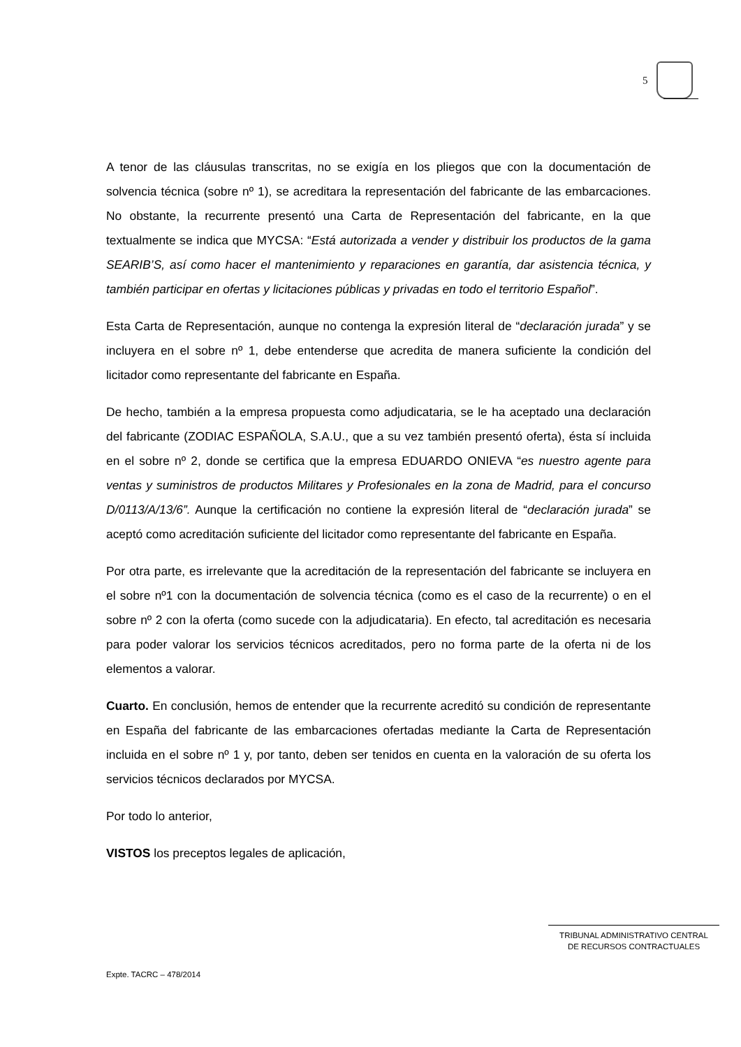5
A tenor de las cláusulas transcritas, no se exigía en los pliegos que con la documentación de solvencia técnica (sobre nº 1), se acreditara la representación del fabricante de las embarcaciones. No obstante, la recurrente presentó una Carta de Representación del fabricante, en la que textualmente se indica que MYCSA: “Está autorizada a vender y distribuir los productos de la gama SEARIB’S, así como hacer el mantenimiento y reparaciones en garantía, dar asistencia técnica, y también participar en ofertas y licitaciones públicas y privadas en todo el territorio Español”.
Esta Carta de Representación, aunque no contenga la expresión literal de “declaración jurada” y se incluyera en el sobre nº 1, debe entenderse que acredita de manera suficiente la condición del licitador como representante del fabricante en España.
De hecho, también a la empresa propuesta como adjudicataria, se le ha aceptado una declaración del fabricante (ZODIAC ESPAÑOLA, S.A.U., que a su vez también presentó oferta), ésta sí incluida en el sobre nº 2, donde se certifica que la empresa EDUARDO ONIEVA “es nuestro agente para ventas y suministros de productos Militares y Profesionales en la zona de Madrid, para el concurso D/0113/A/13/6”. Aunque la certificación no contiene la expresión literal de “declaración jurada” se aceptó como acreditación suficiente del licitador como representante del fabricante en España.
Por otra parte, es irrelevante que la acreditación de la representación del fabricante se incluyera en el sobre nº1 con la documentación de solvencia técnica (como es el caso de la recurrente) o en el sobre nº 2 con la oferta (como sucede con la adjudicataria). En efecto, tal acreditación es necesaria para poder valorar los servicios técnicos acreditados, pero no forma parte de la oferta ni de los elementos a valorar.
Cuarto. En conclusión, hemos de entender que la recurrente acreditó su condición de representante en España del fabricante de las embarcaciones ofertadas mediante la Carta de Representación incluida en el sobre nº 1 y, por tanto, deben ser tenidos en cuenta en la valoración de su oferta los servicios técnicos declarados por MYCSA.
Por todo lo anterior,
VISTOS los preceptos legales de aplicación,
TRIBUNAL ADMINISTRATIVO CENTRAL
DE RECURSOS CONTRACTUALES
Expte. TACRC – 478/2014